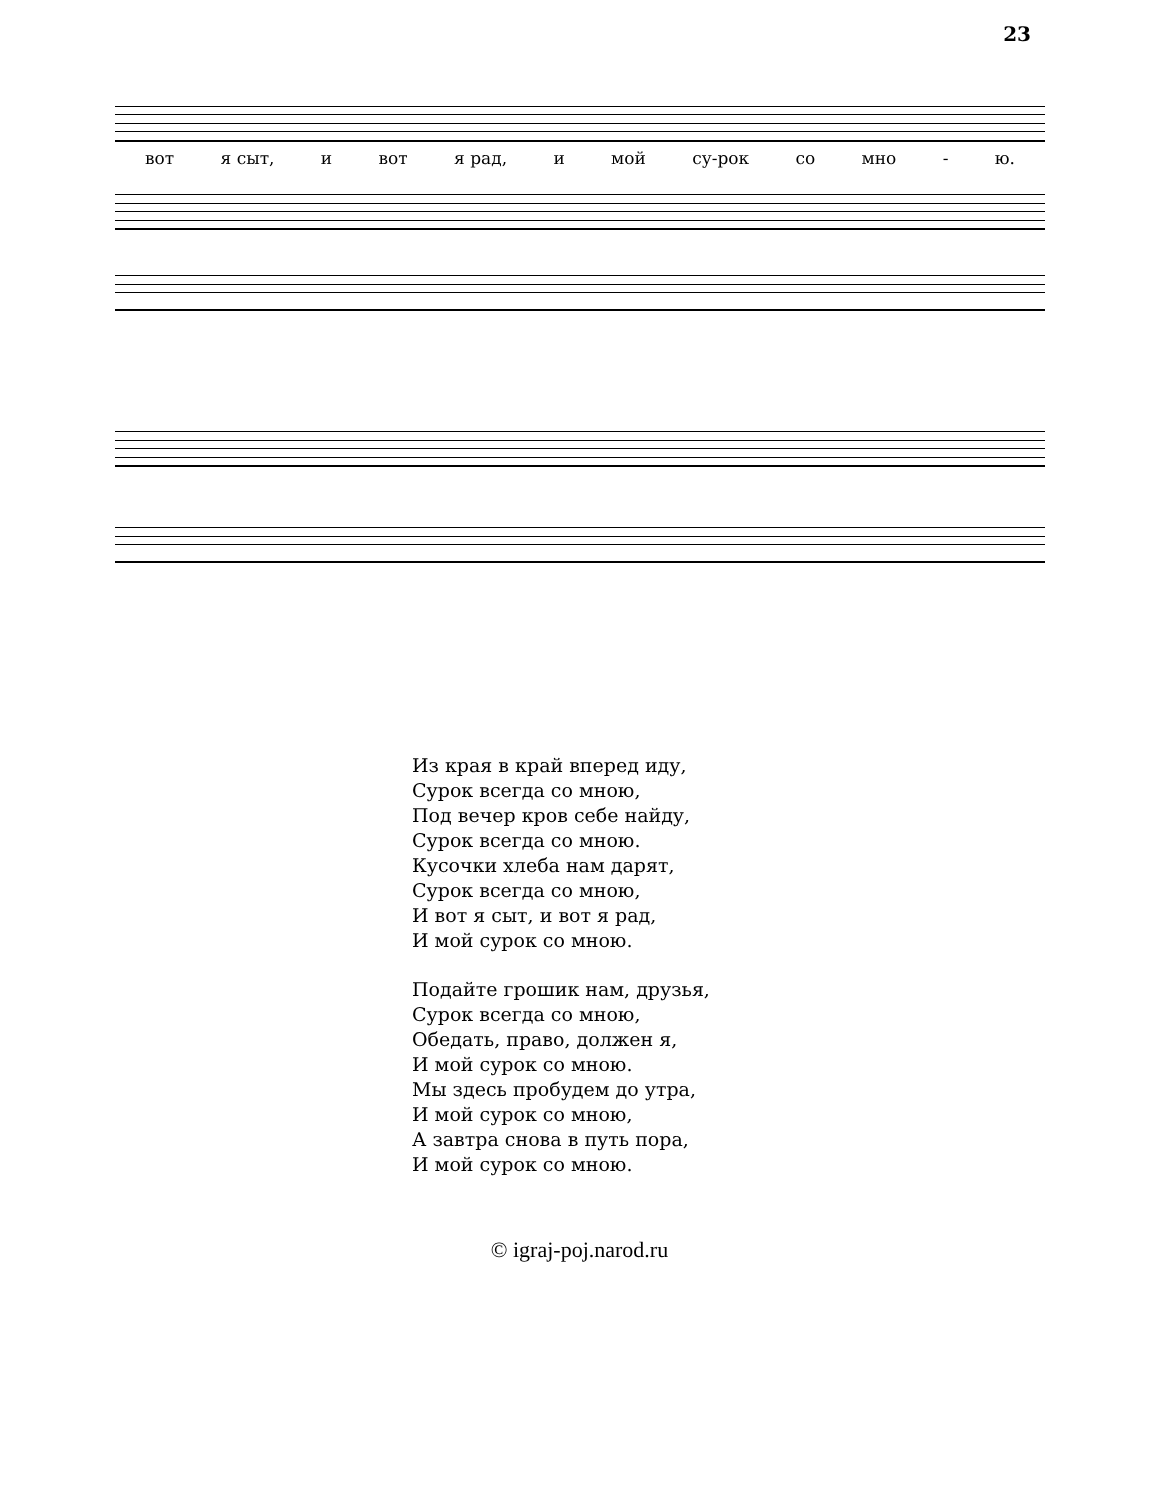23
вот я сыт, и вот я рад, и мой су-рок со мно - ю.
Из края в край вперед иду,
Сурок всегда со мною,
Под вечер кров себе найду,
Сурок всегда со мною.
Кусочки хлеба нам дарят,
Сурок всегда со мною,
И вот я сыт, и вот я рад,
И мой сурок со мною.
Подайте грошик нам, друзья,
Сурок всегда со мною,
Обедать, право, должен я,
И мой сурок со мною.
Мы здесь пробудем до утра,
И мой сурок со мною,
А завтра снова в путь пора,
И мой сурок со мною.
© igraj-poj.narod.ru